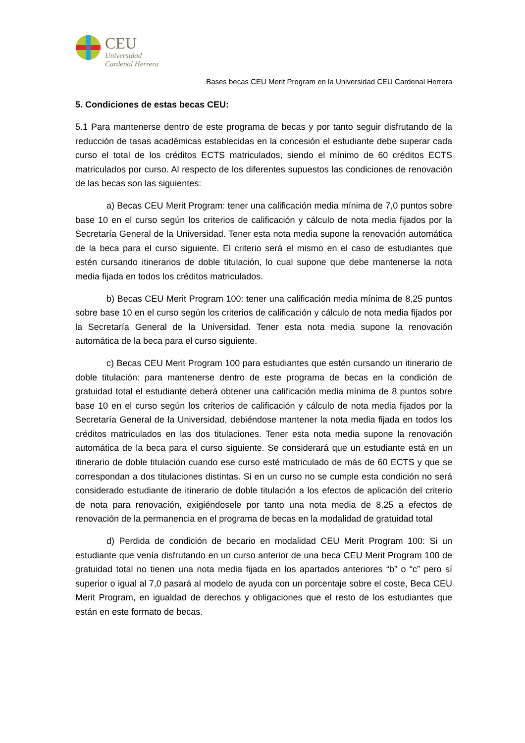CEU
Universidad
Cardenal Herrera
Bases becas CEU Merit Program en la Universidad CEU Cardenal Herrera
5. Condiciones de estas becas CEU:
5.1 Para mantenerse dentro de este programa de becas y por tanto seguir disfrutando de la reducción de tasas académicas establecidas en la concesión el estudiante debe superar cada curso el total de los créditos ECTS matriculados, siendo el mínimo de 60 créditos ECTS matriculados por curso. Al respecto de los diferentes supuestos las condiciones de renovación de las becas son las siguientes:
a) Becas CEU Merit Program: tener una calificación media mínima de 7,0 puntos sobre base 10 en el curso según los criterios de calificación y cálculo de nota media fijados por la Secretaría General de la Universidad. Tener esta nota media supone la renovación automática de la beca para el curso siguiente. El criterio será el mismo en el caso de estudiantes que estén cursando itinerarios de doble titulación, lo cual supone que debe mantenerse la nota media fijada en todos los créditos matriculados.
b) Becas CEU Merit Program 100: tener una calificación media mínima de 8,25 puntos sobre base 10 en el curso según los criterios de calificación y cálculo de nota media fijados por la Secretaría General de la Universidad. Tener esta nota media supone la renovación automática de la beca para el curso siguiente.
c) Becas CEU Merit Program 100 para estudiantes que estén cursando un itinerario de doble titulación: para mantenerse dentro de este programa de becas en la condición de gratuidad total el estudiante deberá obtener una calificación media mínima de 8 puntos sobre base 10 en el curso según los criterios de calificación y cálculo de nota media fijados por la Secretaría General de la Universidad, debiéndose mantener la nota media fijada en todos los créditos matriculados en las dos titulaciones. Tener esta nota media supone la renovación automática de la beca para el curso siguiente. Se considerará que un estudiante está en un itinerario de doble titulación cuando ese curso esté matriculado de más de 60 ECTS y que se correspondan a dos titulaciones distintas. Si en un curso no se cumple esta condición no será considerado estudiante de itinerario de doble titulación a los efectos de aplicación del criterio de nota para renovación, exigiéndosele por tanto una nota media de 8,25 a efectos de renovación de la permanencia en el programa de becas en la modalidad de gratuidad total
d) Perdida de condición de becario en modalidad CEU Merit Program 100: Si un estudiante que venía disfrutando en un curso anterior de una beca CEU Merit Program 100 de gratuidad total no tienen una nota media fijada en los apartados anteriores “b” o “c” pero sí superior o igual al 7,0 pasará al modelo de ayuda con un porcentaje sobre el coste, Beca CEU Merit Program, en igualdad de derechos y obligaciones que el resto de los estudiantes que están en este formato de becas.